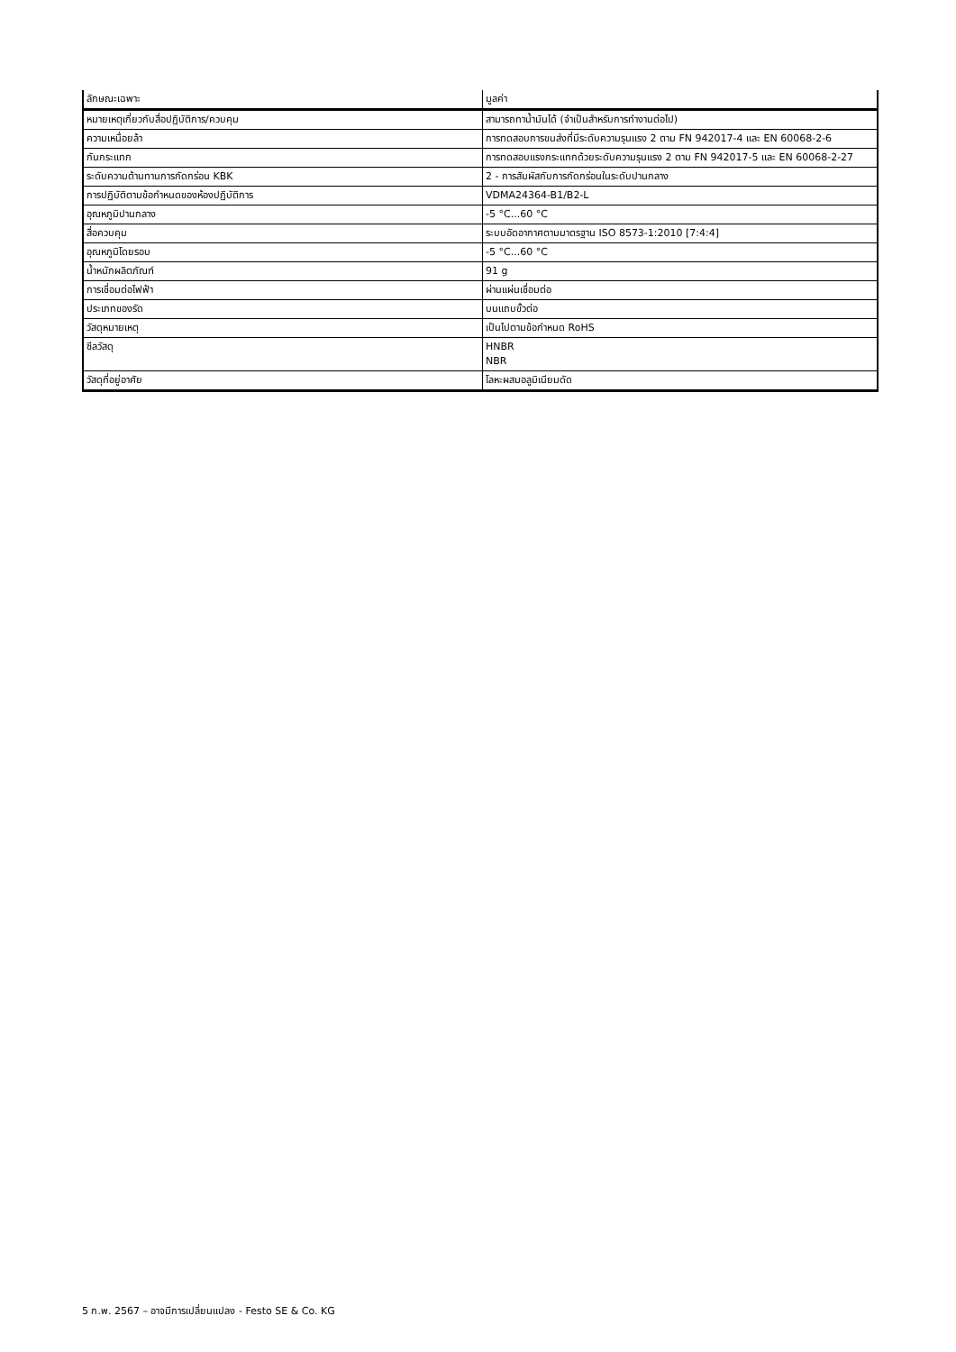| ลักษณะเฉพาะ | มูลค่า |
| --- | --- |
| หมายเหตุเกี่ยวกับสื่อปฏิบัติการ/ควบคุม | สามารถทาน้ำมันได้ (จำเป็นสำหรับการทำงานต่อไป) |
| ความเหนื่อยล้า | การทดสอบการขนส่งที่มีระดับความรุนแรง 2 ตาม FN 942017-4 และ EN 60068-2-6 |
| กันกระแทก | การทดสอบแรงกระแทกด้วยระดับความรุนแรง 2 ตาม FN 942017-5 และ EN 60068-2-27 |
| ระดับความต้านทานการกัดกร่อน KBK | 2 - การสัมผัสกับการกัดกร่อนในระดับปานกลาง |
| การปฏิบัติตามข้อกำหนดของห้องปฏิบัติการ | VDMA24364-B1/B2-L |
| อุณหภูมิปานกลาง | -5 °C...60 °C |
| สื่อควบคุม | ระบบอัดอากาศตามมาตรฐาน ISO 8573-1:2010 [7:4:4] |
| อุณหภูมิโดยรอบ | -5 °C...60 °C |
| น้ำหนักผลิตภัณฑ์ | 91 g |
| การเชื่อมต่อไฟฟ้า | ผ่านแผ่นเชื่อมต่อ |
| ประเภทของรัด | บนแถบขั้วต่อ |
| วัสดุหมายเหตุ | เป็นไปตามข้อกำหนด RoHS |
| ซีลวัสดุ | HNBR NBR |
| วัสดุที่อยู่อาศัย | โลหะผสมอลูมิเนียมดัด |
5 ก.พ. 2567 – อาจมีการเปลี่ยนแปลง - Festo SE & Co. KG